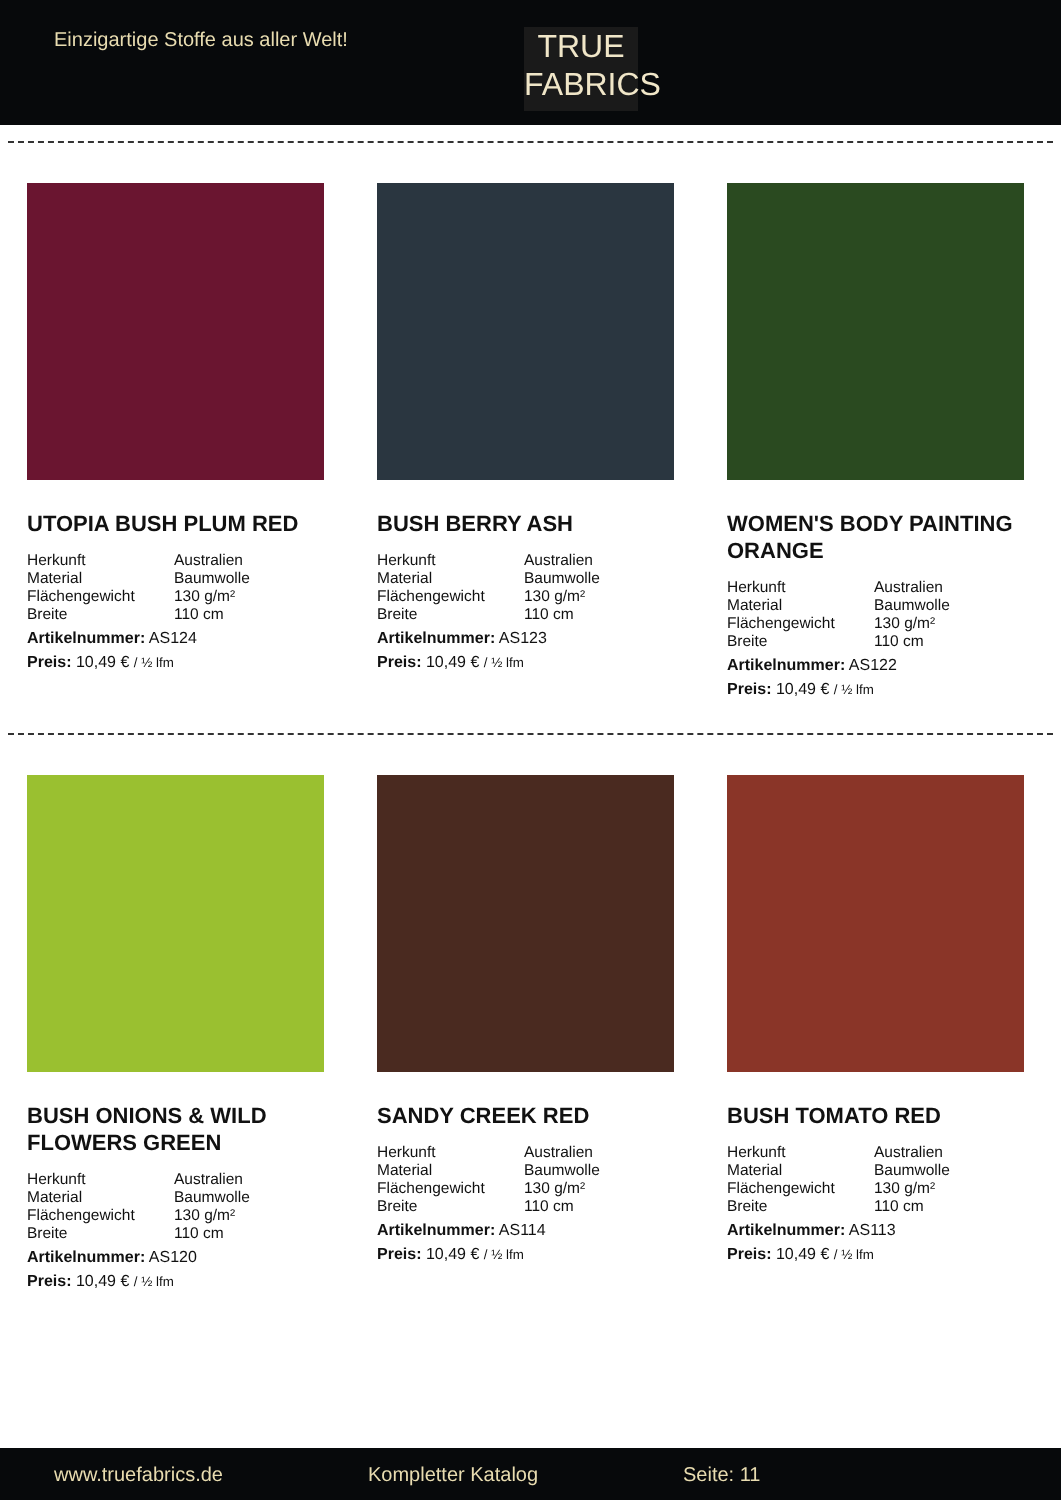Einzigartige Stoffe aus aller Welt!
TRUE
FABRICS
UTOPIA BUSH PLUM RED
| Herkunft | Australien |
| Material | Baumwolle |
| Flächengewicht | 130 g/m² |
| Breite | 110 cm |
Artikelnummer: AS124
Preis: 10,49 € / ½ lfm
BUSH BERRY ASH
| Herkunft | Australien |
| Material | Baumwolle |
| Flächengewicht | 130 g/m² |
| Breite | 110 cm |
Artikelnummer: AS123
Preis: 10,49 € / ½ lfm
WOMEN'S BODY PAINTING ORANGE
| Herkunft | Australien |
| Material | Baumwolle |
| Flächengewicht | 130 g/m² |
| Breite | 110 cm |
Artikelnummer: AS122
Preis: 10,49 € / ½ lfm
BUSH ONIONS & WILD FLOWERS GREEN
| Herkunft | Australien |
| Material | Baumwolle |
| Flächengewicht | 130 g/m² |
| Breite | 110 cm |
Artikelnummer: AS120
Preis: 10,49 € / ½ lfm
SANDY CREEK RED
| Herkunft | Australien |
| Material | Baumwolle |
| Flächengewicht | 130 g/m² |
| Breite | 110 cm |
Artikelnummer: AS114
Preis: 10,49 € / ½ lfm
BUSH TOMATO RED
| Herkunft | Australien |
| Material | Baumwolle |
| Flächengewicht | 130 g/m² |
| Breite | 110 cm |
Artikelnummer: AS113
Preis: 10,49 € / ½ lfm
www.truefabrics.de Kompletter Katalog Seite: 11